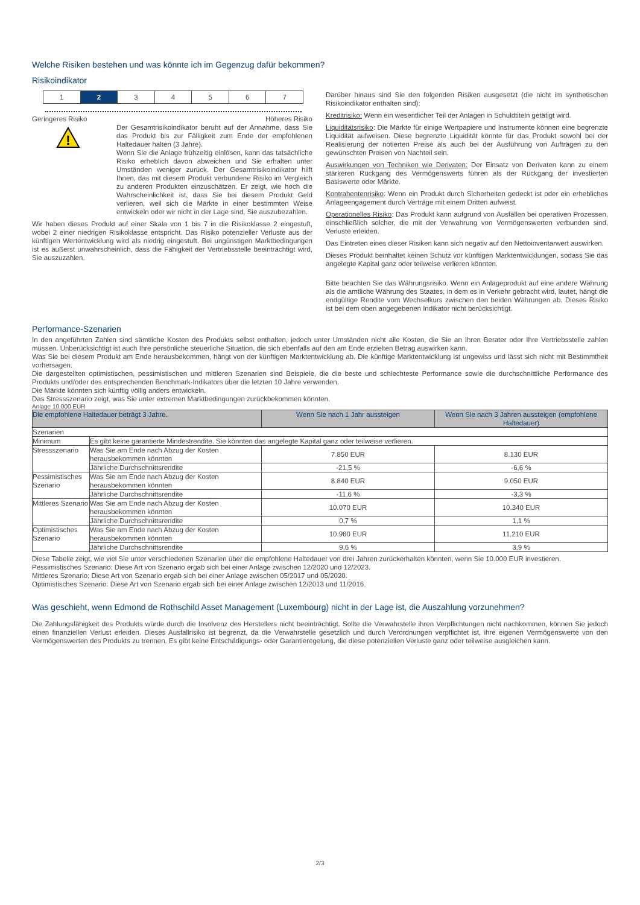Welche Risiken bestehen und was könnte ich im Gegenzug dafür bekommen?
Risikoindikator
1 2 3 4 5 6 7
Geringeres Risiko Höheres Risiko
!
Der Gesamtrisikoindikator beruht auf der Annahme, dass Sie das Produkt bis zur Fälligkeit zum Ende der empfohlenen Haltedauer halten (3 Jahre).
Wenn Sie die Anlage frühzeitig einlösen, kann das tatsächliche Risiko erheblich davon abweichen und Sie erhalten unter Umständen weniger zurück. Der Gesamtrisikoindikator hilft Ihnen, das mit diesem Produkt verbundene Risiko im Vergleich zu anderen Produkten einzuschätzen. Er zeigt, wie hoch die Wahrscheinlichkeit ist, dass Sie bei diesem Produkt Geld verlieren, weil sich die Märkte in einer bestimmten Weise entwickeln oder wir nicht in der Lage sind, Sie auszubezahlen.
Wir haben dieses Produkt auf einer Skala von 1 bis 7 in die Risikoklasse 2 eingestuft, wobei 2 einer niedrigen Risikoklasse entspricht. Das Risiko potenzieller Verluste aus der künftigen Wertentwicklung wird als niedrig eingestuft. Bei ungünstigen Marktbedingungen ist es äußerst unwahrscheinlich, dass die Fähigkeit der Vertriebsstelle beeinträchtigt wird, Sie auszuzahlen.
Darüber hinaus sind Sie den folgenden Risiken ausgesetzt (die nicht im synthetischen Risikoindikator enthalten sind):
Kreditrisiko: Wenn ein wesentlicher Teil der Anlagen in Schuldtiteln getätigt wird.
Liquiditätsrisiko: Die Märkte für einige Wertpapiere und Instrumente können eine begrenzte Liquidität aufweisen. Diese begrenzte Liquidität könnte für das Produkt sowohl bei der Realisierung der notierten Preise als auch bei der Ausführung von Aufträgen zu den gewünschten Preisen von Nachteil sein.
Auswirkungen von Techniken wie Derivaten: Der Einsatz von Derivaten kann zu einem stärkeren Rückgang des Vermögenswerts führen als der Rückgang der investierten Basiswerte oder Märkte.
Kontrahentenrisiko: Wenn ein Produkt durch Sicherheiten gedeckt ist oder ein erhebliches Anlageengagement durch Verträge mit einem Dritten aufweist.
Operationelles Risiko: Das Produkt kann aufgrund von Ausfällen bei operativen Prozessen, einschließlich solcher, die mit der Verwahrung von Vermögenswerten verbunden sind, Verluste erleiden.
Das Eintreten eines dieser Risiken kann sich negativ auf den Nettoinventarwert auswirken.
Dieses Produkt beinhaltet keinen Schutz vor künftigen Marktentwicklungen, sodass Sie das angelegte Kapital ganz oder teilweise verlieren könnten.
Bitte beachten Sie das Währungsrisiko. Wenn ein Anlageprodukt auf eine andere Währung als die amtliche Währung des Staates, in dem es in Verkehr gebracht wird, lautet, hängt die endgültige Rendite vom Wechselkurs zwischen den beiden Währungen ab. Dieses Risiko ist bei dem oben angegebenen Indikator nicht berücksichtigt.
Performance-Szenarien
In den angeführten Zahlen sind sämtliche Kosten des Produkts selbst enthalten, jedoch unter Umständen nicht alle Kosten, die Sie an Ihren Berater oder Ihre Vertriebsstelle zahlen müssen. Unberücksichtigt ist auch Ihre persönliche steuerliche Situation, die sich ebenfalls auf den am Ende erzielten Betrag auswirken kann.
Was Sie bei diesem Produkt am Ende herausbekommen, hängt von der künftigen Marktentwicklung ab. Die künftige Marktentwicklung ist ungewiss und lässt sich nicht mit Bestimmtheit vorhersagen.
Die dargestellten optimistischen, pessimistischen und mittleren Szenarien sind Beispiele, die die beste und schlechteste Performance sowie die durchschnittliche Performance des Produkts und/oder des entsprechenden Benchmark-Indikators über die letzten 10 Jahre verwenden.
Die Märkte könnten sich künftig völlig anders entwickeln.
Das Stressszenario zeigt, was Sie unter extremen Marktbedingungen zurückbekommen könnten.
Anlage 10.000 EUR
| Die empfohlene Haltedauer beträgt 3 Jahre. | | Wenn Sie nach 1 Jahr aussteigen | Wenn Sie nach 3 Jahren aussteigen (empfohlene Haltedauer) |
| --- | --- | --- | --- |
| Szenarien | | | |
| Minimum | Es gibt keine garantierte Mindestrendite. Sie könnten das angelegte Kapital ganz oder teilweise verlieren. | | |
| Stressszenario | Was Sie am Ende nach Abzug der Kosten herausbekommen könnten | 7.850 EUR | 8.130 EUR |
| | Jährliche Durchschnittsrendite | -21,5 % | -6,6 % |
| Pessimistisches Szenario | Was Sie am Ende nach Abzug der Kosten herausbekommen könnten | 8.840 EUR | 9.050 EUR |
| | Jährliche Durchschnittsrendite | -11,6 % | -3,3 % |
| Mittleres Szenario | Was Sie am Ende nach Abzug der Kosten herausbekommen könnten | 10.070 EUR | 10.340 EUR |
| | Jährliche Durchschnittsrendite | 0,7 % | 1,1 % |
| Optimistisches Szenario | Was Sie am Ende nach Abzug der Kosten herausbekommen könnten | 10.960 EUR | 11.210 EUR |
| | Jährliche Durchschnittsrendite | 9,6 % | 3,9 % |
Diese Tabelle zeigt, wie viel Sie unter verschiedenen Szenarien über die empfohlene Haltedauer von drei Jahren zurückerhalten könnten, wenn Sie 10.000 EUR investieren.
Pessimistisches Szenario: Diese Art von Szenario ergab sich bei einer Anlage zwischen 12/2020 und 12/2023.
Mittleres Szenario: Diese Art von Szenario ergab sich bei einer Anlage zwischen 05/2017 und 05/2020.
Optimistisches Szenario: Diese Art von Szenario ergab sich bei einer Anlage zwischen 12/2013 und 11/2016.
Was geschieht, wenn Edmond de Rothschild Asset Management (Luxembourg) nicht in der Lage ist, die Auszahlung vorzunehmen?
Die Zahlungsfähigkeit des Produkts würde durch die Insolvenz des Herstellers nicht beeinträchtigt. Sollte die Verwahrstelle ihren Verpflichtungen nicht nachkommen, können Sie jedoch einen finanziellen Verlust erleiden. Dieses Ausfallrisiko ist begrenzt, da die Verwahrstelle gesetzlich und durch Verordnungen verpflichtet ist, ihre eigenen Vermögenswerte von den Vermögenswerten des Produkts zu trennen. Es gibt keine Entschädigungs- oder Garantieregelung, die diese potenziellen Verluste ganz oder teilweise ausgleichen kann.
2/3